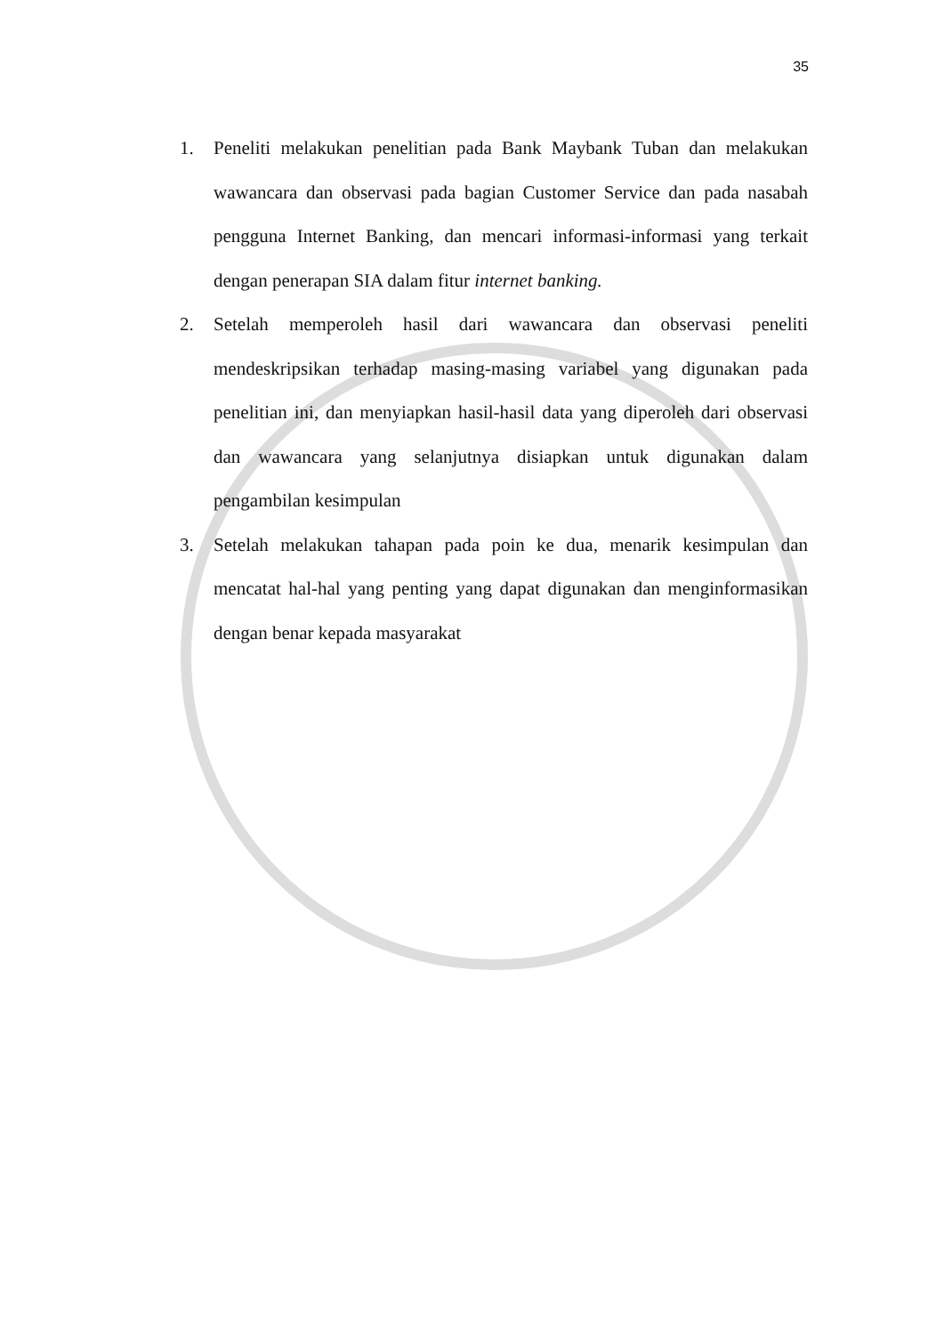35
1. Peneliti melakukan penelitian pada Bank Maybank Tuban dan melakukan wawancara dan observasi pada bagian Customer Service dan pada nasabah pengguna Internet Banking, dan mencari informasi-informasi yang terkait dengan penerapan SIA dalam fitur internet banking.
2. Setelah memperoleh hasil dari wawancara dan observasi peneliti mendeskripsikan terhadap masing-masing variabel yang digunakan pada penelitian ini, dan menyiapkan hasil-hasil data yang diperoleh dari observasi dan wawancara yang selanjutnya disiapkan untuk digunakan dalam pengambilan kesimpulan
3. Setelah melakukan tahapan pada poin ke dua, menarik kesimpulan dan mencatat hal-hal yang penting yang dapat digunakan dan menginformasikan dengan benar kepada masyarakat